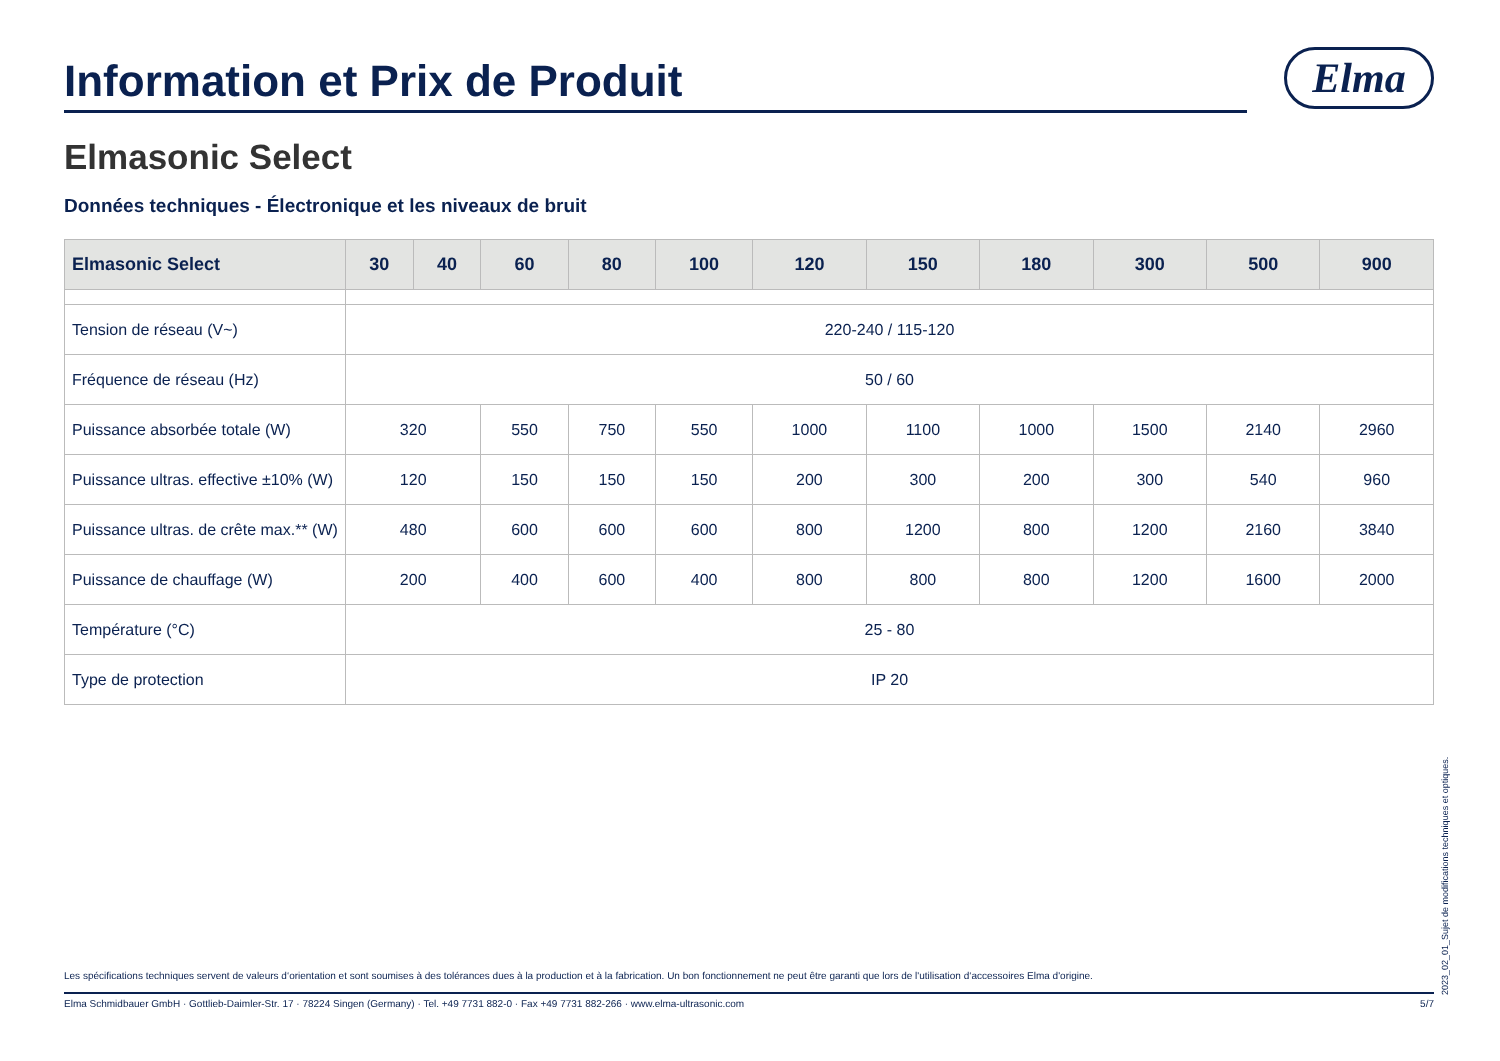Information et Prix de Produit
Elma
Elmasonic Select
Données techniques - Électronique et les niveaux de bruit
| Elmasonic Select | 30 | 40 | 60 | 80 | 100 | 120 | 150 | 180 | 300 | 500 | 900 |
| --- | --- | --- | --- | --- | --- | --- | --- | --- | --- | --- | --- |
| Tension de réseau (V~) | 220-240 / 115-120 | | | | | | | | | | |
| Fréquence de réseau (Hz) | 50 / 60 | | | | | | | | | | |
| Puissance absorbée totale (W) | 320 | | 550 | 750 | 550 | 1000 | 1100 | 1000 | 1500 | 2140 | 2960 |
| Puissance ultras. effective ±10% (W) | 120 | | 150 | 150 | 150 | 200 | 300 | 200 | 300 | 540 | 960 |
| Puissance ultras. de crête max.** (W) | 480 | | 600 | 600 | 600 | 800 | 1200 | 800 | 1200 | 2160 | 3840 |
| Puissance de chauffage (W) | 200 | | 400 | 600 | 400 | 800 | 800 | 800 | 1200 | 1600 | 2000 |
| Température (°C) | 25 - 80 | | | | | | | | | | |
| Type de protection | IP 20 | | | | | | | | | | |
2023_02_01_Sujet de modifications techniques et optiques.
Les spécifications techniques servent de valeurs d‘orientation et sont soumises à des tolérances dues à la production et à la fabrication. Un bon fonctionnement ne peut être garanti que lors de l'utilisation d‘accessoires Elma d'origine.
Elma Schmidbauer GmbH · Gottlieb-Daimler-Str. 17 · 78224 Singen (Germany) · Tel. +49 7731 882-0 · Fax +49 7731 882-266 · www.elma-ultrasonic.com 5/7